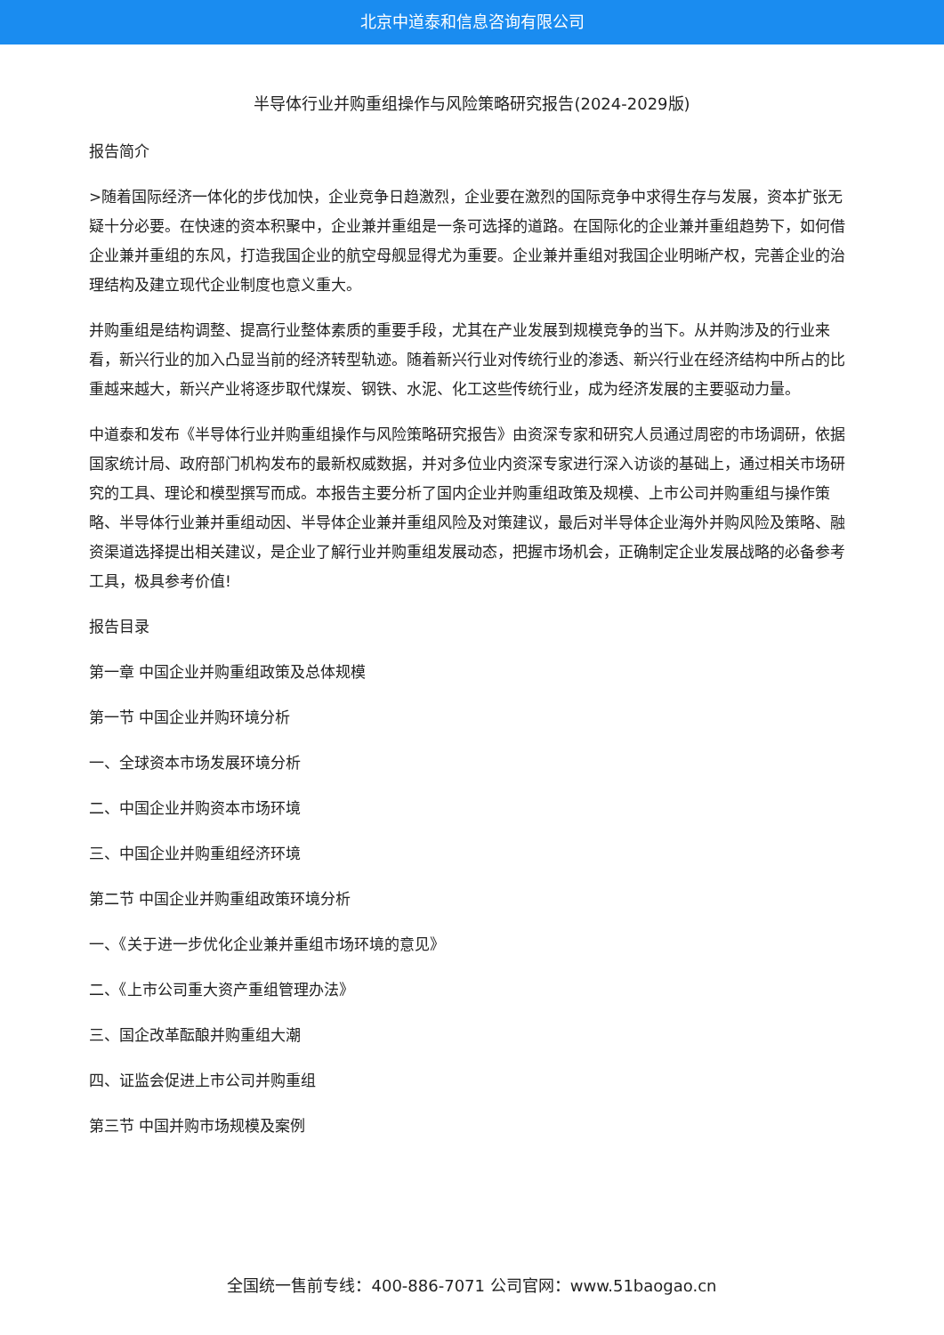北京中道泰和信息咨询有限公司
半导体行业并购重组操作与风险策略研究报告(2024-2029版)
报告简介
>随着国际经济一体化的步伐加快，企业竞争日趋激烈，企业要在激烈的国际竞争中求得生存与发展，资本扩张无疑十分必要。在快速的资本积聚中，企业兼并重组是一条可选择的道路。在国际化的企业兼并重组趋势下，如何借企业兼并重组的东风，打造我国企业的航空母舰显得尤为重要。企业兼并重组对我国企业明晰产权，完善企业的治理结构及建立现代企业制度也意义重大。
并购重组是结构调整、提高行业整体素质的重要手段，尤其在产业发展到规模竞争的当下。从并购涉及的行业来看，新兴行业的加入凸显当前的经济转型轨迹。随着新兴行业对传统行业的渗透、新兴行业在经济结构中所占的比重越来越大，新兴产业将逐步取代煤炭、钢铁、水泥、化工这些传统行业，成为经济发展的主要驱动力量。
中道泰和发布《半导体行业并购重组操作与风险策略研究报告》由资深专家和研究人员通过周密的市场调研，依据国家统计局、政府部门机构发布的最新权威数据，并对多位业内资深专家进行深入访谈的基础上，通过相关市场研究的工具、理论和模型撰写而成。本报告主要分析了国内企业并购重组政策及规模、上市公司并购重组与操作策略、半导体行业兼并重组动因、半导体企业兼并重组风险及对策建议，最后对半导体企业海外并购风险及策略、融资渠道选择提出相关建议，是企业了解行业并购重组发展动态，把握市场机会，正确制定企业发展战略的必备参考工具，极具参考价值!
报告目录
第一章 中国企业并购重组政策及总体规模
第一节 中国企业并购环境分析
一、全球资本市场发展环境分析
二、中国企业并购资本市场环境
三、中国企业并购重组经济环境
第二节 中国企业并购重组政策环境分析
一、《关于进一步优化企业兼并重组市场环境的意见》
二、《上市公司重大资产重组管理办法》
三、国企改革酝酿并购重组大潮
四、证监会促进上市公司并购重组
第三节 中国并购市场规模及案例
全国统一售前专线：400-886-7071 公司官网：www.51baogao.cn